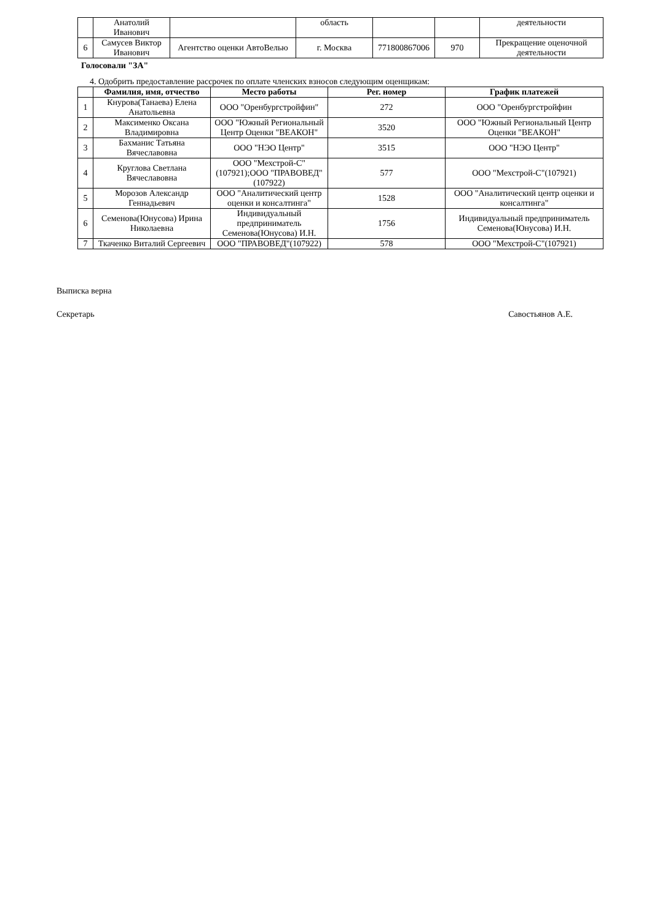| | Анатолий Иванович | | область | | | деятельности |
| 6 | Самусев Виктор Иванович | Агентство оценки АвтоВелью | г. Москва | 771800867006 | 970 | Прекращение оценочной деятельности |
Голосовали "ЗА"
4. Одобрить предоставление рассрочек по оплате членских взносов следующим оценщикам:
| | Фамилия, имя, отчество | Место работы | Рег. номер | График платежей |
| --- | --- | --- | --- | --- |
| 1 | Кнурова(Танаева) Елена Анатольевна | ООО "Оренбургстройфин" | 272 | ООО "Оренбургстройфин |
| 2 | Максименко Оксана Владимировна | ООО "Южный Региональный Центр Оценки "ВЕАКОН" | 3520 | ООО "Южный Региональный Центр Оценки "ВЕАКОН" |
| 3 | Бахманис Татьяна Вячеславовна | ООО "НЭО Центр" | 3515 | ООО "НЭО Центр" |
| 4 | Круглова Светлана Вячеславовна | ООО "Мехстрой-С"(107921);ООО "ПРАВОВЕД"(107922) | 577 | ООО "Мехстрой-С"(107921) |
| 5 | Морозов Александр Геннадьевич | ООО "Аналитический центр оценки и консалтинга" | 1528 | ООО "Аналитический центр оценки и консалтинга" |
| 6 | Семенова(Юнусова) Ирина Николаевна | Индивидуальный предприниматель Семенова(Юнусова) И.Н. | 1756 | Индивидуальный предприниматель Семенова(Юнусова) И.Н. |
| 7 | Ткаченко Виталий Сергеевич | ООО "ПРАВОВЕД"(107922) | 578 | ООО "Мехстрой-С"(107921) |
Выписка верна
Секретарь Савостьянов А.Е.